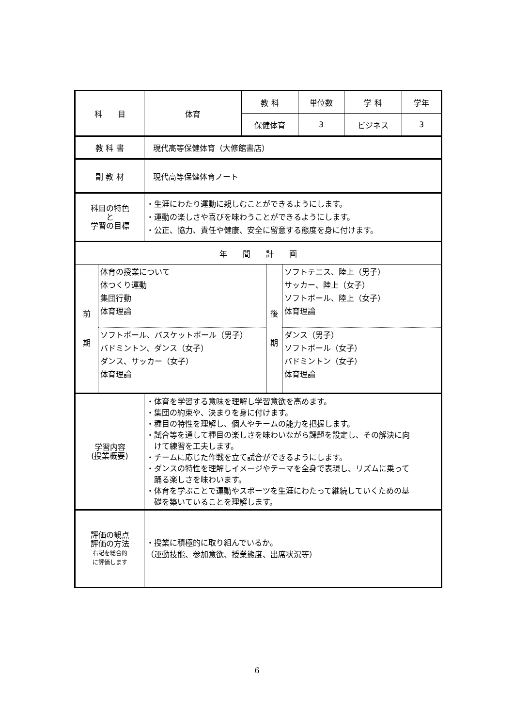| 科 目 | 体育 | 教 科 | 単位数 | 学 科 | 学年 |
| | | 保健体育 | 3 | ビジネス | 3 |
| 教 科 書 | 現代高等保健体育（大修館書店） | | | | |
| 副 教 材 | 現代高等保健体育ノート | | | | |
| 科目の特色 と 学習の目標 | ・生涯にわたり運動に親しむことができるようにします。 ・運動の楽しさや喜びを味わうことができるようにします。 ・公正、協力、責任や健康、安全に留意する態度を身に付けます。 | | | | |
| 年 間 計 画 | | | | | |
| / 前 期 / 体育の授業について 体つくり運動 集団行動 体育理論 / 後 期 / ソフトテニス、陸上（男子） サッカー、陸上（女子） ソフトボール、陸上（女子） 体育理論 / / / ソフトボール、バスケットボール（男子） バドミントン、ダンス（女子） ダンス、サッカー（女子） 体育理論 / / ダンス（男子） ソフトボール（女子） バドミントン（女子） 体育理論 / | | | | | |
| 学習内容 (授業概要) | ・体育を学習する意味を理解し学習意欲を高めます。 ・集団の約束や、決まりを身に付けます。 ・種目の特性を理解し、個人やチームの能力を把握します。 ・試合等を通して種目の楽しさを味わいながら課題を設定し、その解決に向 けて練習を工夫します。 ・チームに応じた作戦を立て試合ができるようにします。 ・ダンスの特性を理解しイメージやテーマを全身で表現し、リズムに乗って 踊る楽しさを味わいます。 ・体育を学ぶことで運動やスポーツを生涯にわたって継続していくための基 礎を築いていることを理解します。 | | | | |
| 評価の観点 評価の方法 右記を総合的 に評価します | ・授業に積極的に取り組んでいるか。 （運動技能、参加意欲、授業態度、出席状況等） | | | | |
6